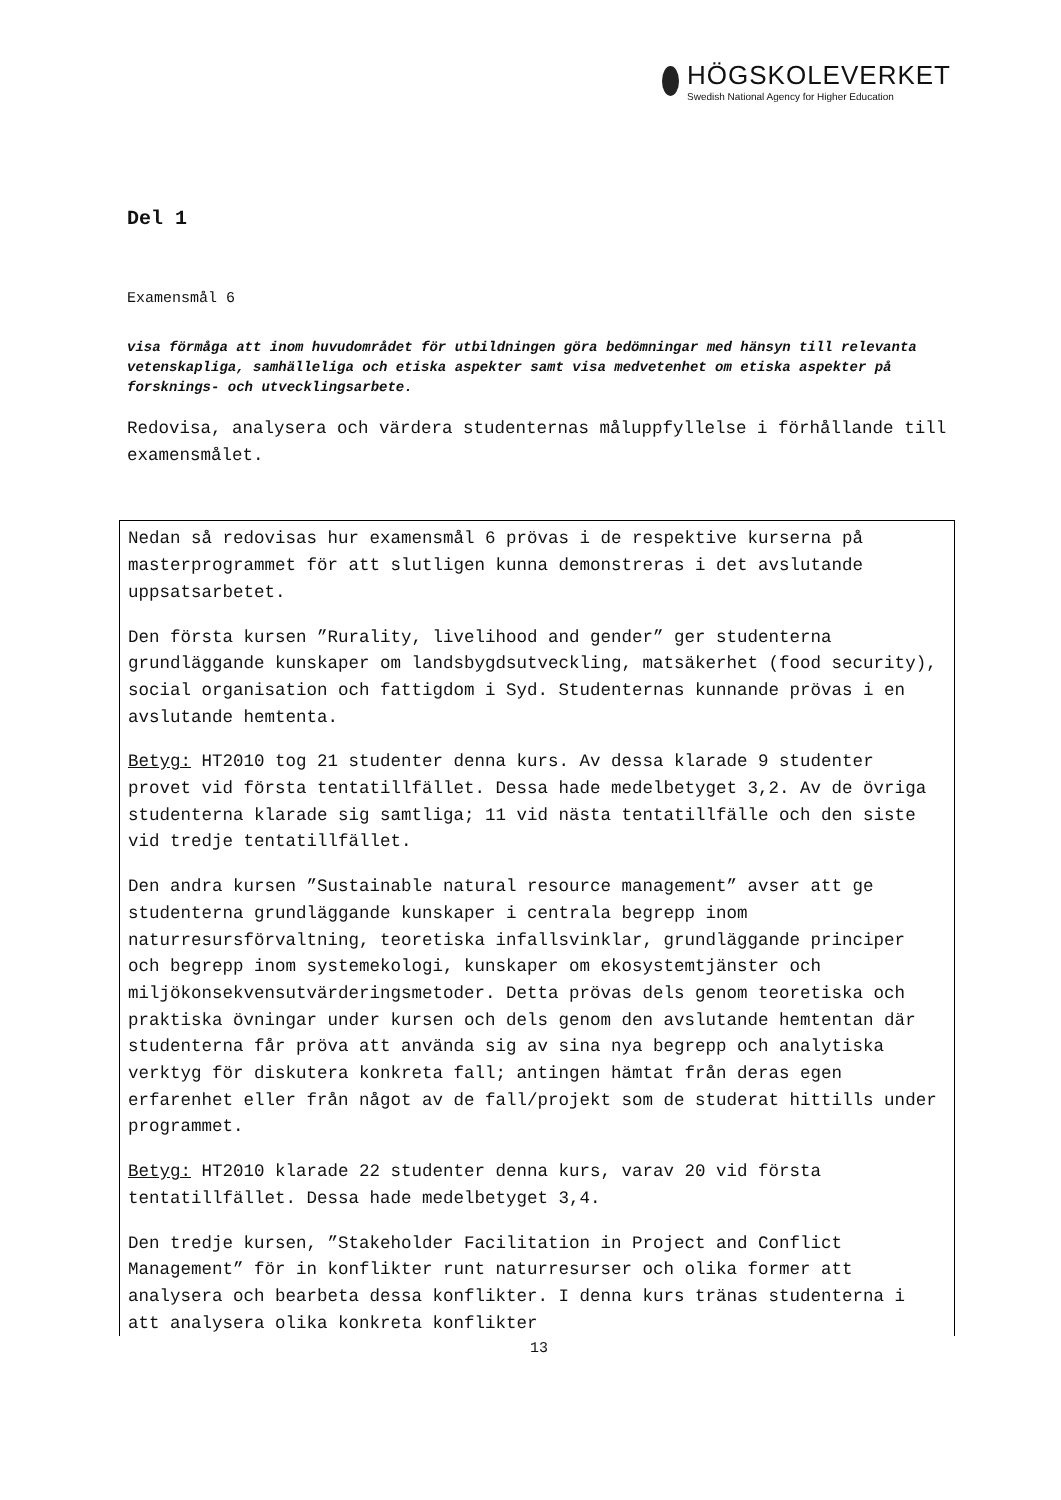HÖGSKOLEVERKET
Swedish National Agency for Higher Education
Del 1
Examensmål 6
visa förmåga att inom huvudområdet för utbildningen göra bedömningar med hänsyn till relevanta vetenskapliga, samhälleliga och etiska aspekter samt visa medvetenhet om etiska aspekter på forsknings- och utvecklingsarbete.
Redovisa, analysera och värdera studenternas måluppfyllelse i förhållande till examensmålet.
Nedan så redovisas hur examensmål 6 prövas i de respektive kurserna på masterprogrammet för att slutligen kunna demonstreras i det avslutande uppsatsarbetet.
Den första kursen ”Rurality, livelihood and gender” ger studenterna grundläggande kunskaper om landsbygdsutveckling, matsäkerhet (food security), social organisation och fattigdom i Syd. Studenternas kunnande prövas i en avslutande hemtenta.
Betyg: HT2010 tog 21 studenter denna kurs. Av dessa klarade 9 studenter provet vid första tentatillfället. Dessa hade medelbetyget 3,2. Av de övriga studenterna klarade sig samtliga; 11 vid nästa tentatillfälle och den siste vid tredje tentatillfället.
Den andra kursen ”Sustainable natural resource management” avser att ge studenterna grundläggande kunskaper i centrala begrepp inom naturresursförvaltning, teoretiska infallsvinklar, grundläggande principer och begrepp inom systemekologi, kunskaper om ekosystemtjänster och miljökonsekvensutvärderingsmetoder. Detta prövas dels genom teoretiska och praktiska övningar under kursen och dels genom den avslutande hemtentan där studenterna får pröva att använda sig av sina nya begrepp och analytiska verktyg för diskutera konkreta fall; antingen hämtat från deras egen erfarenhet eller från något av de fall/projekt som de studerat hittills under programmet.
Betyg: HT2010 klarade 22 studenter denna kurs, varav 20 vid första tentatillfället. Dessa hade medelbetyget 3,4.
Den tredje kursen, ”Stakeholder Facilitation in Project and Conflict Management” för in konflikter runt naturresurser och olika former att analysera och bearbeta dessa konflikter. I denna kurs tränas studenterna i att analysera olika konkreta konflikter
13